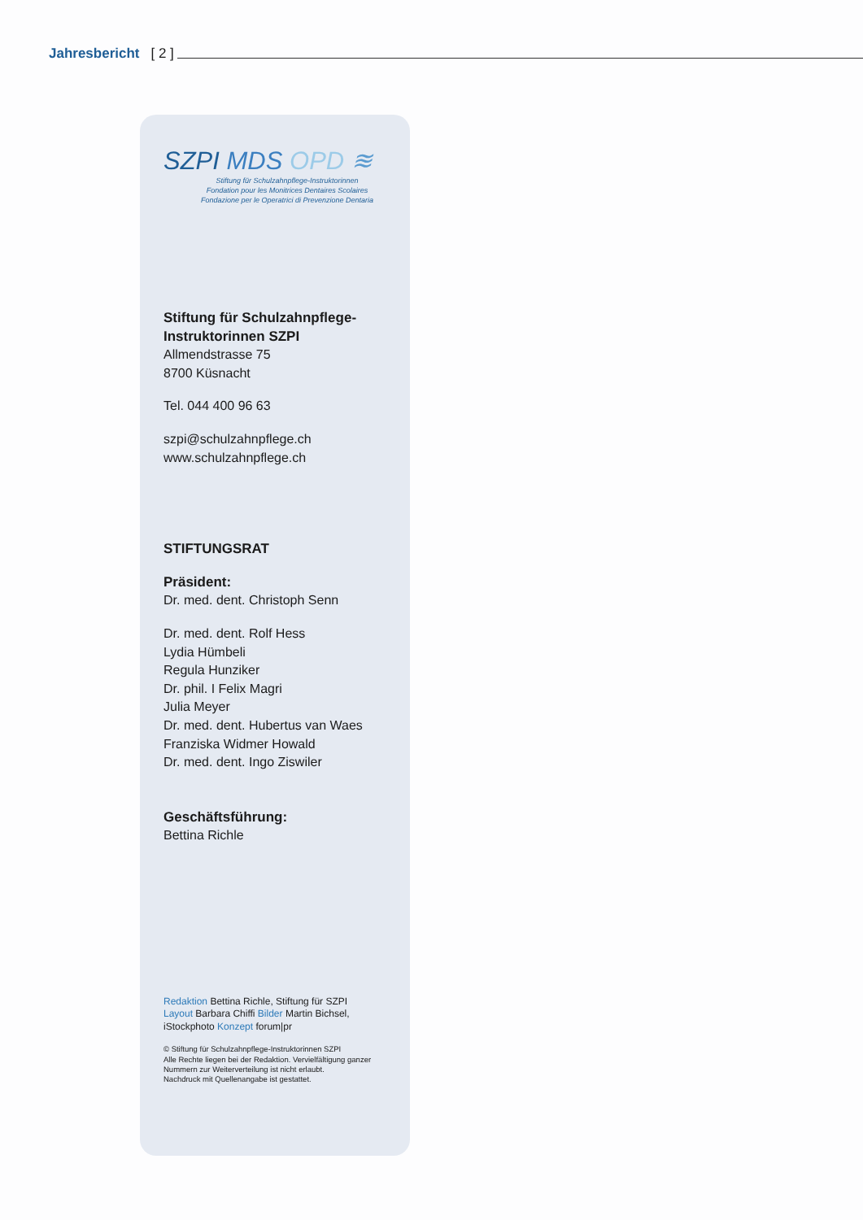Jahresbericht [ 2 ]
SZPI MDS OPD ≋
Stiftung für Schulzahnpflege-Instruktorinnen
Fondation pour les Monitrices Dentaires Scolaires
Fondazione per le Operatrici di Prevenzione Dentaria
Stiftung für Schulzahnpflege-
Instruktorinnen SZPI
Allmendstrasse 75
8700 Küsnacht
Tel. 044 400 96 63
szpi@schulzahnpflege.ch
www.schulzahnpflege.ch
STIFTUNGSRAT
Präsident:
Dr. med. dent. Christoph Senn
Dr. med. dent. Rolf Hess
Lydia Hümbeli
Regula Hunziker
Dr. phil. I Felix Magri
Julia Meyer
Dr. med. dent. Hubertus van Waes
Franziska Widmer Howald
Dr. med. dent. Ingo Ziswiler
Geschäftsführung:
Bettina Richle
Redaktion Bettina Richle, Stiftung für SZPI
Layout Barbara Chiffi Bilder Martin Bichsel,
iStockphoto Konzept forum|pr
© Stiftung für Schulzahnpflege-Instruktorinnen SZPI
Alle Rechte liegen bei der Redaktion. Vervielfältigung ganzer
Nummern zur Weiterverteilung ist nicht erlaubt.
Nachdruck mit Quellenangabe ist gestattet.